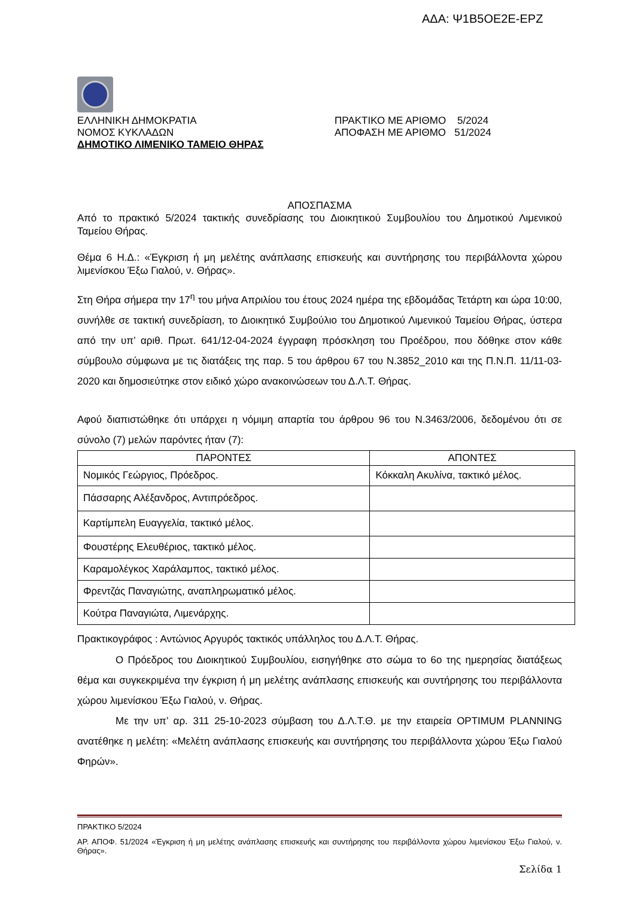ΑΔΑ: Ψ1Β5ΟΕ2Ε-ΕΡΖ
ΕΛΛΗΝΙΚΗ ΔΗΜΟΚΡΑΤΙΑ
ΝΟΜΟΣ ΚΥΚΛΑΔΩΝ
ΔΗΜΟΤΙΚΟ ΛΙΜΕΝΙΚΟ ΤΑΜΕΙΟ ΘΗΡΑΣ
ΠΡΑΚΤΙΚΟ ΜΕ ΑΡΙΘΜΟ 5/2024
ΑΠΟΦΑΣΗ ΜΕ ΑΡΙΘΜΟ 51/2024
ΑΠΟΣΠΑΣΜΑ
Από το πρακτικό 5/2024 τακτικής συνεδρίασης του Διοικητικού Συμβουλίου του Δημοτικού Λιμενικού Ταμείου Θήρας.
Θέμα 6 Η.Δ.: «Έγκριση ή μη μελέτης ανάπλασης επισκευής και συντήρησης του περιβάλλοντα χώρου λιμενίσκου Έξω Γιαλού, ν. Θήρας».
Στη Θήρα σήμερα την 17<sup>η</sup> του μήνα Απριλίου του έτους 2024 ημέρα της εβδομάδας Τετάρτη και ώρα 10:00, συνήλθε σε τακτική συνεδρίαση, το Διοικητικό Συμβούλιο του Δημοτικού Λιμενικού Ταμείου Θήρας, ύστερα από την υπ’ αριθ. Πρωτ. 641/12-04-2024 έγγραφη πρόσκληση του Προέδρου, που δόθηκε στον κάθε σύμβουλο σύμφωνα με τις διατάξεις της παρ. 5 του άρθρου 67 του Ν.3852_2010 και της Π.Ν.Π. 11/11-03-2020 και δημοσιεύτηκε στον ειδικό χώρο ανακοινώσεων του Δ.Λ.Τ. Θήρας.
Αφού διαπιστώθηκε ότι υπάρχει η νόμιμη απαρτία του άρθρου 96 του Ν.3463/2006, δεδομένου ότι σε σύνολο (7) μελών παρόντες ήταν (7):
| ΠΑΡΟΝΤΕΣ | ΑΠΟΝΤΕΣ |
| --- | --- |
| Νομικός Γεώργιος, Πρόεδρος. | Κόκκαλη Ακυλίνα, τακτικό μέλος. |
| Πάσσαρης Αλέξανδρος, Αντιπρόεδρος. | |
| Καρτίμπελη Ευαγγελία, τακτικό μέλος. | |
| Φουστέρης Ελευθέριος, τακτικό μέλος. | |
| Καραμολέγκος Χαράλαμπος, τακτικό μέλος. | |
| Φρεντζάς Παναγιώτης, αναπληρωματικό μέλος. | |
| Κούτρα Παναγιώτα, Λιμενάρχης. | |
Πρακτικογράφος : Αντώνιος Αργυρός τακτικός υπάλληλος του Δ.Λ.Τ. Θήρας.
Ο Πρόεδρος του Διοικητικού Συμβουλίου, εισηγήθηκε στο σώμα το 6ο της ημερησίας διατάξεως θέμα και συγκεκριμένα την έγκριση ή μη μελέτης ανάπλασης επισκευής και συντήρησης του περιβάλλοντα χώρου λιμενίσκου Έξω Γιαλού, ν. Θήρας.
Με την υπ’ αρ. 311 25-10-2023 σύμβαση του Δ.Λ.Τ.Θ. με την εταιρεία OPTIMUM PLANNING ανατέθηκε η μελέτη: «Μελέτη ανάπλασης επισκευής και συντήρησης του περιβάλλοντα χώρου Έξω Γιαλού Φηρών».
ΠΡΑΚΤΙΚΟ 5/2024
ΑΡ. ΑΠΟΦ. 51/2024 «Έγκριση ή μη μελέτης ανάπλασης επισκευής και συντήρησης του περιβάλλοντα χώρου λιμενίσκου Έξω Γιαλού, ν. Θήρας».
Σελίδα 1